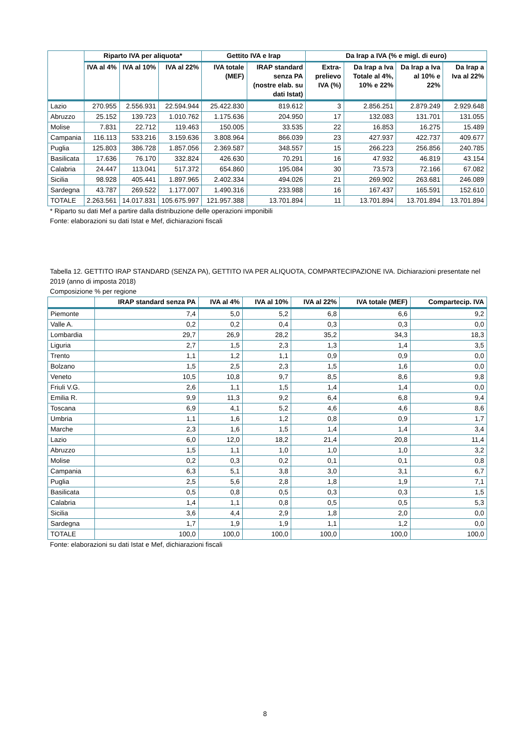| | Riparto IVA per aliquota* | | | Gettito IVA e Irap | | Da Irap a IVA (% e migl. di euro) | | | |
| --- | --- | --- | --- | --- | --- | --- | --- | --- | --- |
| | IVA al 4% | IVA al 10% | IVA al 22% | IVA totale (MEF) | IRAP standard senza PA (nostre elab. su dati Istat) | Extra-prelievo IVA (%) | Da Irap a Iva Totale al 4%, 10% e 22% | Da Irap a Iva al 10% e 22% | Da Irap a Iva al 22% |
| Lazio | 270.955 | 2.556.931 | 22.594.944 | 25.422.830 | 819.612 | 3 | 2.856.251 | 2.879.249 | 2.929.648 |
| Abruzzo | 25.152 | 139.723 | 1.010.762 | 1.175.636 | 204.950 | 17 | 132.083 | 131.701 | 131.055 |
| Molise | 7.831 | 22.712 | 119.463 | 150.005 | 33.535 | 22 | 16.853 | 16.275 | 15.489 |
| Campania | 116.113 | 533.216 | 3.159.636 | 3.808.964 | 866.039 | 23 | 427.937 | 422.737 | 409.677 |
| Puglia | 125.803 | 386.728 | 1.857.056 | 2.369.587 | 348.557 | 15 | 266.223 | 256.856 | 240.785 |
| Basilicata | 17.636 | 76.170 | 332.824 | 426.630 | 70.291 | 16 | 47.932 | 46.819 | 43.154 |
| Calabria | 24.447 | 113.041 | 517.372 | 654.860 | 195.084 | 30 | 73.573 | 72.166 | 67.082 |
| Sicilia | 98.928 | 405.441 | 1.897.965 | 2.402.334 | 494.026 | 21 | 269.902 | 263.681 | 246.089 |
| Sardegna | 43.787 | 269.522 | 1.177.007 | 1.490.316 | 233.988 | 16 | 167.437 | 165.591 | 152.610 |
| TOTALE | 2.263.561 | 14.017.831 | 105.675.997 | 121.957.388 | 13.701.894 | 11 | 13.701.894 | 13.701.894 | 13.701.894 |
* Riparto su dati Mef a partire dalla distribuzione delle operazioni imponibili
Fonte: elaborazioni su dati Istat e Mef, dichiarazioni fiscali
Tabella 12. GETTITO IRAP STANDARD (SENZA PA), GETTITO IVA PER ALIQUOTA, COMPARTECIPAZIONE IVA. Dichiarazioni presentate nel 2019 (anno di imposta 2018)
Composizione % per regione
| | IRAP standard senza PA | IVA al 4% | IVA al 10% | IVA al 22% | IVA totale (MEF) | Compartecip. IVA |
| --- | --- | --- | --- | --- | --- | --- |
| Piemonte | 7,4 | 5,0 | 5,2 | 6,8 | 6,6 | 9,2 |
| Valle A. | 0,2 | 0,2 | 0,4 | 0,3 | 0,3 | 0,0 |
| Lombardia | 29,7 | 26,9 | 28,2 | 35,2 | 34,3 | 18,3 |
| Liguria | 2,7 | 1,5 | 2,3 | 1,3 | 1,4 | 3,5 |
| Trento | 1,1 | 1,2 | 1,1 | 0,9 | 0,9 | 0,0 |
| Bolzano | 1,5 | 2,5 | 2,3 | 1,5 | 1,6 | 0,0 |
| Veneto | 10,5 | 10,8 | 9,7 | 8,5 | 8,6 | 9,8 |
| Friuli V.G. | 2,6 | 1,1 | 1,5 | 1,4 | 1,4 | 0,0 |
| Emilia R. | 9,9 | 11,3 | 9,2 | 6,4 | 6,8 | 9,4 |
| Toscana | 6,9 | 4,1 | 5,2 | 4,6 | 4,6 | 8,6 |
| Umbria | 1,1 | 1,6 | 1,2 | 0,8 | 0,9 | 1,7 |
| Marche | 2,3 | 1,6 | 1,5 | 1,4 | 1,4 | 3,4 |
| Lazio | 6,0 | 12,0 | 18,2 | 21,4 | 20,8 | 11,4 |
| Abruzzo | 1,5 | 1,1 | 1,0 | 1,0 | 1,0 | 3,2 |
| Molise | 0,2 | 0,3 | 0,2 | 0,1 | 0,1 | 0,8 |
| Campania | 6,3 | 5,1 | 3,8 | 3,0 | 3,1 | 6,7 |
| Puglia | 2,5 | 5,6 | 2,8 | 1,8 | 1,9 | 7,1 |
| Basilicata | 0,5 | 0,8 | 0,5 | 0,3 | 0,3 | 1,5 |
| Calabria | 1,4 | 1,1 | 0,8 | 0,5 | 0,5 | 5,3 |
| Sicilia | 3,6 | 4,4 | 2,9 | 1,8 | 2,0 | 0,0 |
| Sardegna | 1,7 | 1,9 | 1,9 | 1,1 | 1,2 | 0,0 |
| TOTALE | 100,0 | 100,0 | 100,0 | 100,0 | 100,0 | 100,0 |
Fonte: elaborazioni su dati Istat e Mef, dichiarazioni fiscali
8